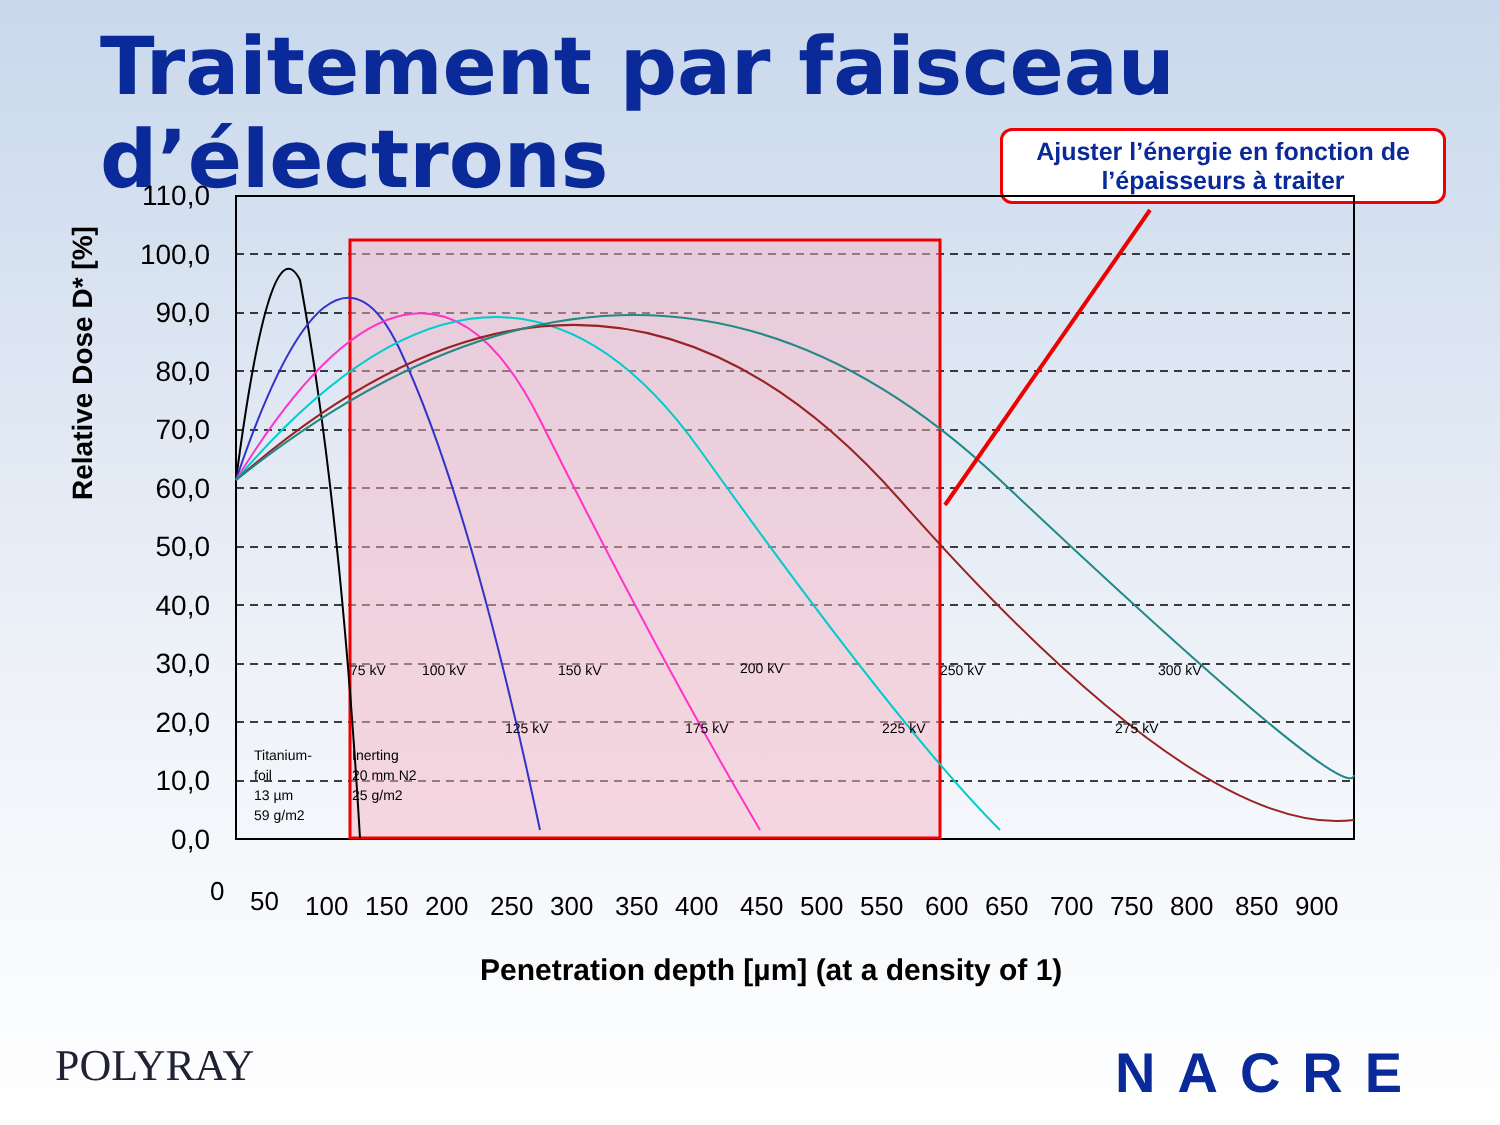Traitement par faisceau d’électrons
Ajuster l’énergie en fonction de
l’épaisseurs à traiter
110,0
100,0
90,0
80,0
70,0
60,0
50,0
40,0
30,0
20,0
10,0
0,0
Relative Dose D* [%]
0
50
100
150
200
250
300
350
400
450
500
550
600
650
700
750
800
850
900
Penetration depth [µm] (at a density of 1)
75 kV
100 kV
125 kV
150 kV
175 kV
200 kV
225 kV
250 kV
275 kV
300 kV
Titanium-
foil
13 µm
59 g/m2
Inerting
20 mm N2
25 g/m2
POLYRAY NACRE